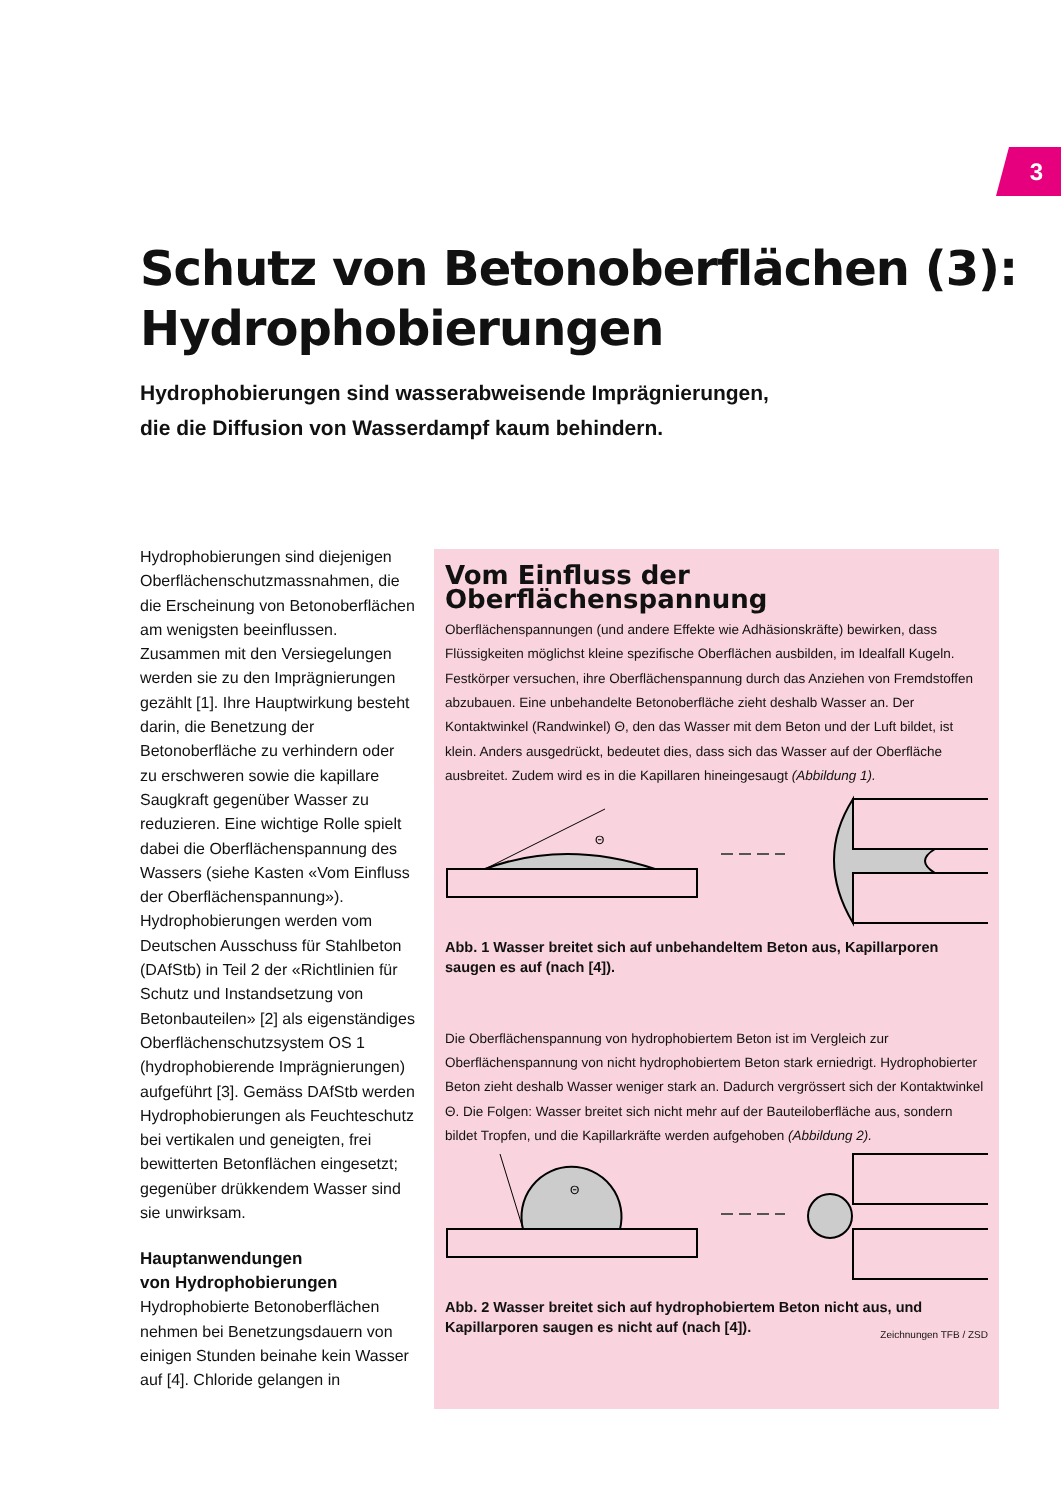3
Schutz von Betonoberflächen (3):
Hydrophobierungen
Hydrophobierungen sind wasserabweisende Imprägnierungen,
die die Diffusion von Wasserdampf kaum behindern.
Hydrophobierungen sind diejenigen Oberflächenschutzmassnahmen, die die Erscheinung von Betonoberflächen am wenigsten beeinflussen. Zusammen mit den Versiegelungen werden sie zu den Imprägnierungen gezählt [1]. Ihre Hauptwirkung besteht darin, die Benetzung der Betonoberfläche zu verhindern oder zu erschweren sowie die kapillare Saugkraft gegenüber Wasser zu reduzieren. Eine wichtige Rolle spielt dabei die Oberflächenspannung des Wassers (siehe Kasten «Vom Einfluss der Oberflächenspannung»). Hydrophobierungen werden vom Deutschen Ausschuss für Stahlbeton (DAfStb) in Teil 2 der «Richtlinien für Schutz und Instandsetzung von Betonbauteilen» [2] als eigenständiges Oberflächenschutzsystem OS 1 (hydrophobierende Imprägnierungen) aufgeführt [3]. Gemäss DAfStb werden Hydrophobierungen als Feuchteschutz bei vertikalen und geneigten, frei bewitterten Betonflächen eingesetzt; gegenüber drükkendem Wasser sind sie unwirksam.
Hauptanwendungen
von Hydrophobierungen
Hydrophobierte Betonoberflächen nehmen bei Benetzungsdauern von einigen Stunden beinahe kein Wasser auf [4]. Chloride gelangen in
Vom Einfluss der Oberflächenspannung
Oberflächenspannungen (und andere Effekte wie Adhäsionskräfte) bewirken, dass Flüssigkeiten möglichst kleine spezifische Oberflächen ausbilden, im Idealfall Kugeln. Festkörper versuchen, ihre Oberflächenspannung durch das Anziehen von Fremdstoffen abzubauen. Eine unbehandelte Betonoberfläche zieht deshalb Wasser an. Der Kontaktwinkel (Randwinkel) Θ, den das Wasser mit dem Beton und der Luft bildet, ist klein. Anders ausgedrückt, bedeutet dies, dass sich das Wasser auf der Oberfläche ausbreitet. Zudem wird es in die Kapillaren hineingesaugt (Abbildung 1).
Θ
Abb. 1 Wasser breitet sich auf unbehandeltem Beton aus, Kapillarporen saugen es auf (nach [4]).
Die Oberflächenspannung von hydrophobiertem Beton ist im Vergleich zur Oberflächenspannung von nicht hydrophobiertem Beton stark erniedrigt. Hydrophobierter Beton zieht deshalb Wasser weniger stark an. Dadurch vergrössert sich der Kontaktwinkel Θ. Die Folgen: Wasser breitet sich nicht mehr auf der Bauteiloberfläche aus, sondern bildet Tropfen, und die Kapillarkräfte werden aufgehoben (Abbildung 2).
Θ
Abb. 2 Wasser breitet sich auf hydrophobiertem Beton nicht aus, und Kapillarporen saugen es nicht auf (nach [4]). Zeichnungen TFB / ZSD